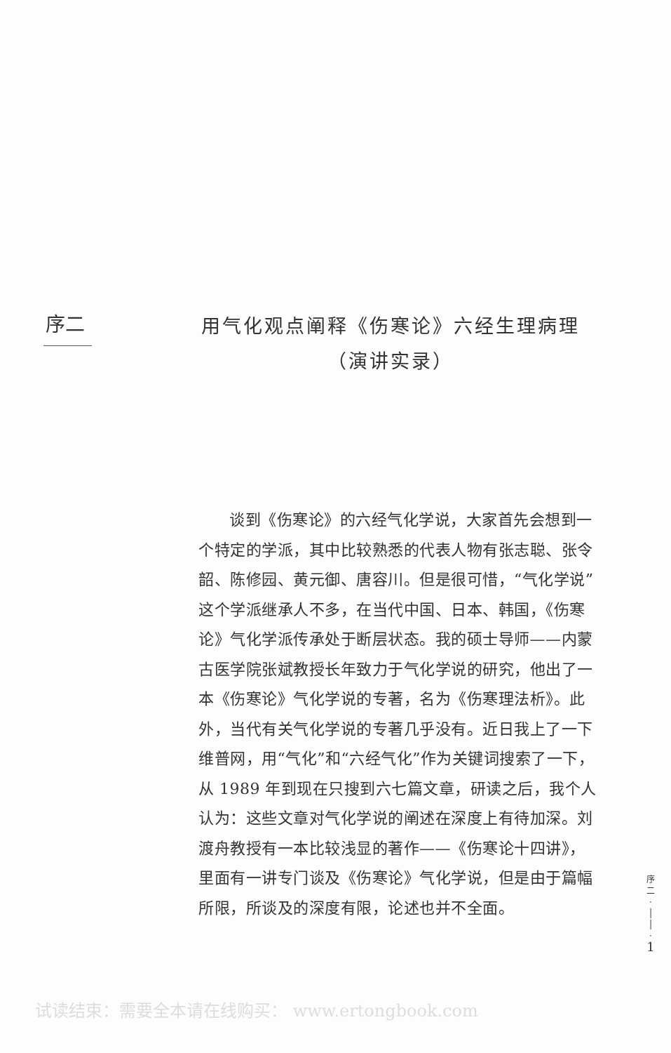序二
用气化观点阐释《伤寒论》六经生理病理
（演讲实录）
谈到《伤寒论》的六经气化学说，大家首先会想到一个特定的学派，其中比较熟悉的代表人物有张志聪、张令韶、陈修园、黄元御、唐容川。但是很可惜，“气化学说”这个学派继承人不多，在当代中国、日本、韩国，《伤寒论》气化学派传承处于断层状态。我的硕士导师——内蒙古医学院张斌教授长年致力于气化学说的研究，他出了一本《伤寒论》气化学说的专著，名为《伤寒理法析》。此外，当代有关气化学说的专著几乎没有。近日我上了一下维普网，用“气化”和“六经气化”作为关键词搜索了一下，从 1989 年到现在只搜到六七篇文章，研读之后，我个人认为：这些文章对气化学说的阐述在深度上有待加深。刘渡舟教授有一本比较浅显的著作——《伤寒论十四讲》，里面有一讲专门谈及《伤寒论》气化学说，但是由于篇幅所限，所谈及的深度有限，论述也并不全面。
序
二
·
│
│
·
1
试读结束：需要全本请在线购买： www.ertongbook.com